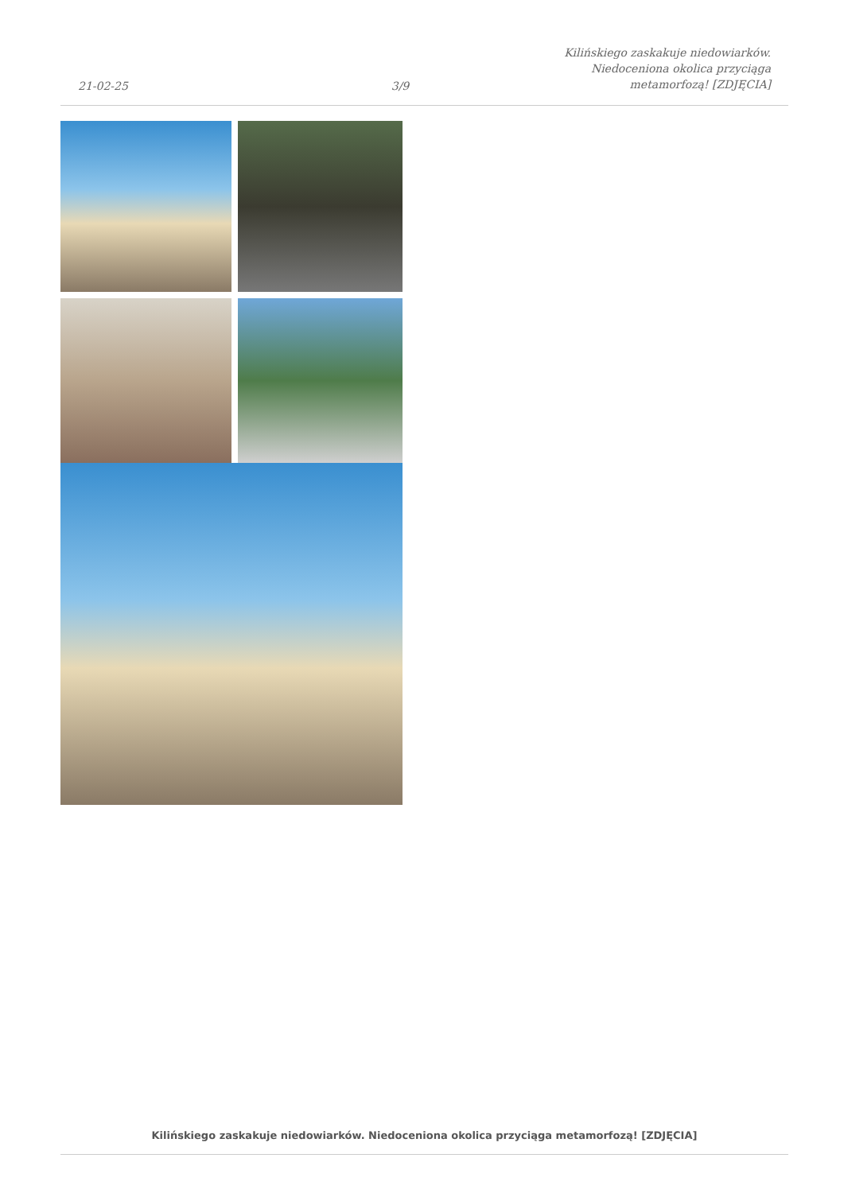21-02-25
3/9
Kilińskiego zaskakuje niedowiarków.
Niedoceniona okolica przyciąga
metamorfozą! [ZDJĘCIA]
Kilińskiego zaskakuje niedowiarków. Niedoceniona okolica przyciąga metamorfozą! [ZDJĘCIA]